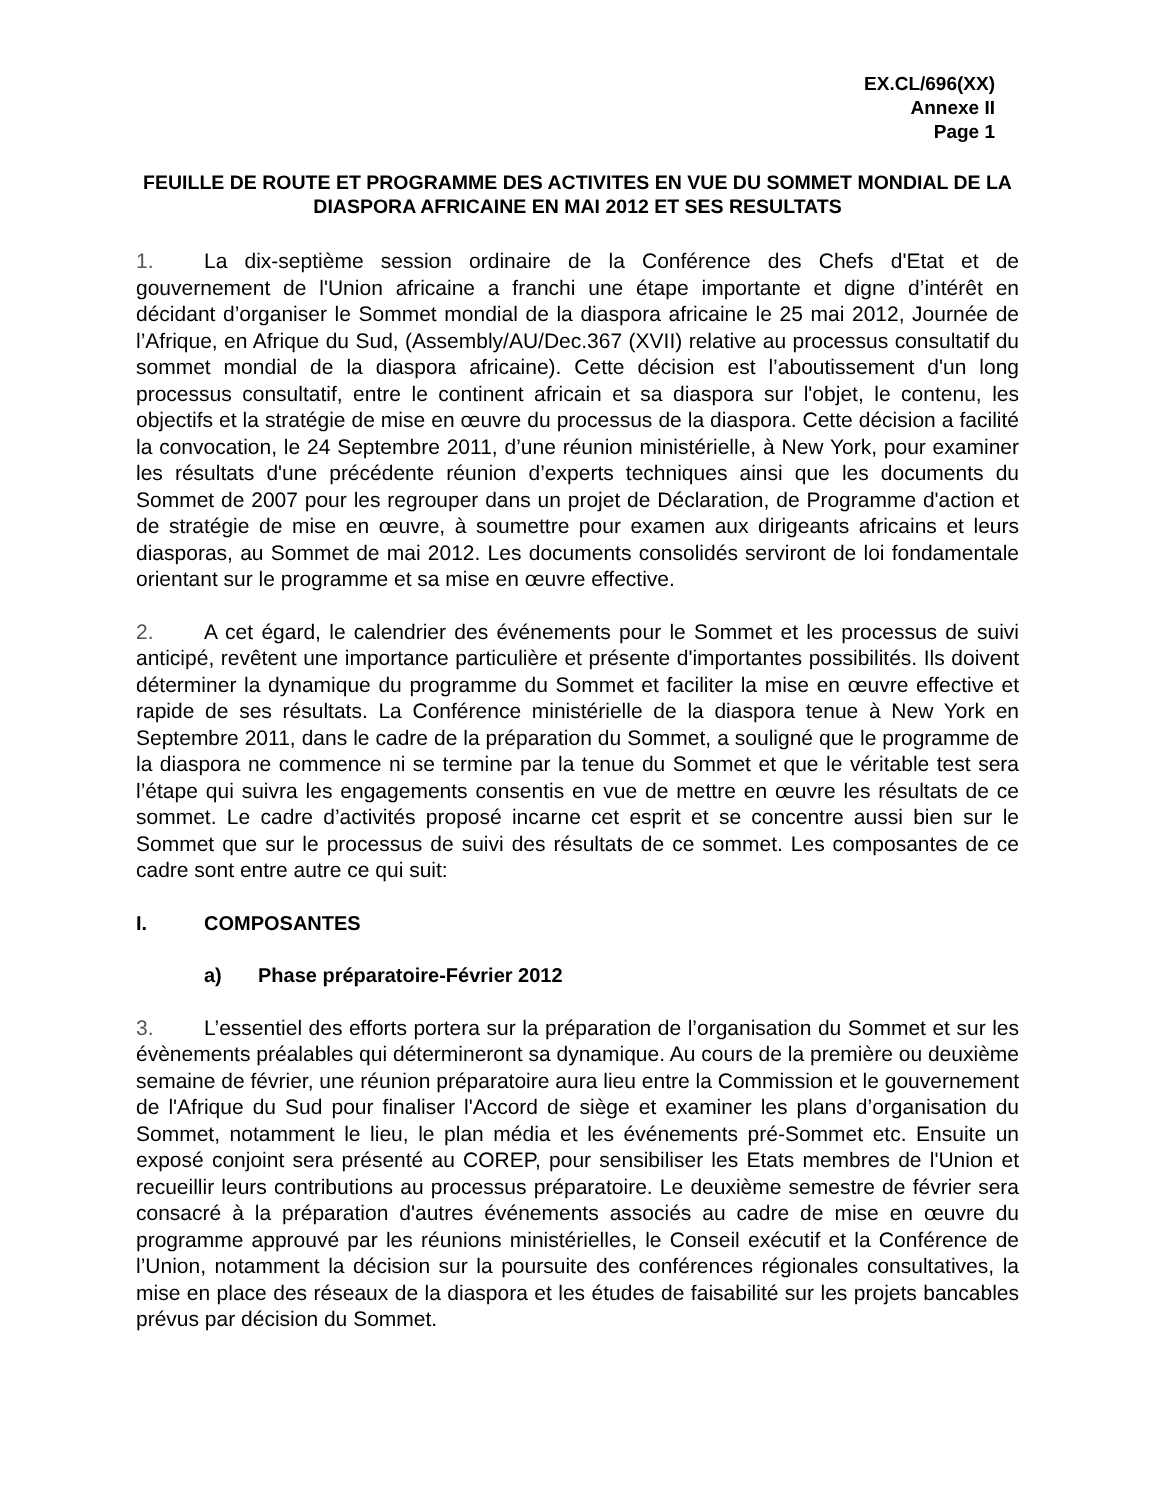EX.CL/696(XX)
Annexe II
Page 1
FEUILLE DE ROUTE ET PROGRAMME DES ACTIVITES EN VUE DU SOMMET MONDIAL DE LA DIASPORA AFRICAINE EN MAI 2012 ET SES RESULTATS
1. La dix-septième session ordinaire de la Conférence des Chefs d'Etat et de gouvernement de l'Union africaine a franchi une étape importante et digne d’intérêt en décidant d’organiser le Sommet mondial de la diaspora africaine le 25 mai 2012, Journée de l’Afrique, en Afrique du Sud, (Assembly/AU/Dec.367 (XVII) relative au processus consultatif du sommet mondial de la diaspora africaine). Cette décision est l’aboutissement d'un long processus consultatif, entre le continent africain et sa diaspora sur l'objet, le contenu, les objectifs et la stratégie de mise en œuvre du processus de la diaspora. Cette décision a facilité la convocation, le 24 Septembre 2011, d’une réunion ministérielle, à New York, pour examiner les résultats d'une précédente réunion d’experts techniques ainsi que les documents du Sommet de 2007 pour les regrouper dans un projet de Déclaration, de Programme d'action et de stratégie de mise en œuvre, à soumettre pour examen aux dirigeants africains et leurs diasporas, au Sommet de mai 2012. Les documents consolidés serviront de loi fondamentale orientant sur le programme et sa mise en œuvre effective.
2. A cet égard, le calendrier des événements pour le Sommet et les processus de suivi anticipé, revêtent une importance particulière et présente d'importantes possibilités. Ils doivent déterminer la dynamique du programme du Sommet et faciliter la mise en œuvre effective et rapide de ses résultats. La Conférence ministérielle de la diaspora tenue à New York en Septembre 2011, dans le cadre de la préparation du Sommet, a souligné que le programme de la diaspora ne commence ni se termine par la tenue du Sommet et que le véritable test sera l’étape qui suivra les engagements consentis en vue de mettre en œuvre les résultats de ce sommet. Le cadre d’activités proposé incarne cet esprit et se concentre aussi bien sur le Sommet que sur le processus de suivi des résultats de ce sommet. Les composantes de ce cadre sont entre autre ce qui suit:
I. COMPOSANTES
a) Phase préparatoire-Février 2012
3. L’essentiel des efforts portera sur la préparation de l’organisation du Sommet et sur les évènements préalables qui détermineront sa dynamique. Au cours de la première ou deuxième semaine de février, une réunion préparatoire aura lieu entre la Commission et le gouvernement de l'Afrique du Sud pour finaliser l'Accord de siège et examiner les plans d’organisation du Sommet, notamment le lieu, le plan média et les événements pré-Sommet etc. Ensuite un exposé conjoint sera présenté au COREP, pour sensibiliser les Etats membres de l'Union et recueillir leurs contributions au processus préparatoire. Le deuxième semestre de février sera consacré à la préparation d'autres événements associés au cadre de mise en œuvre du programme approuvé par les réunions ministérielles, le Conseil exécutif et la Conférence de l’Union, notamment la décision sur la poursuite des conférences régionales consultatives, la mise en place des réseaux de la diaspora et les études de faisabilité sur les projets bancables prévus par décision du Sommet.